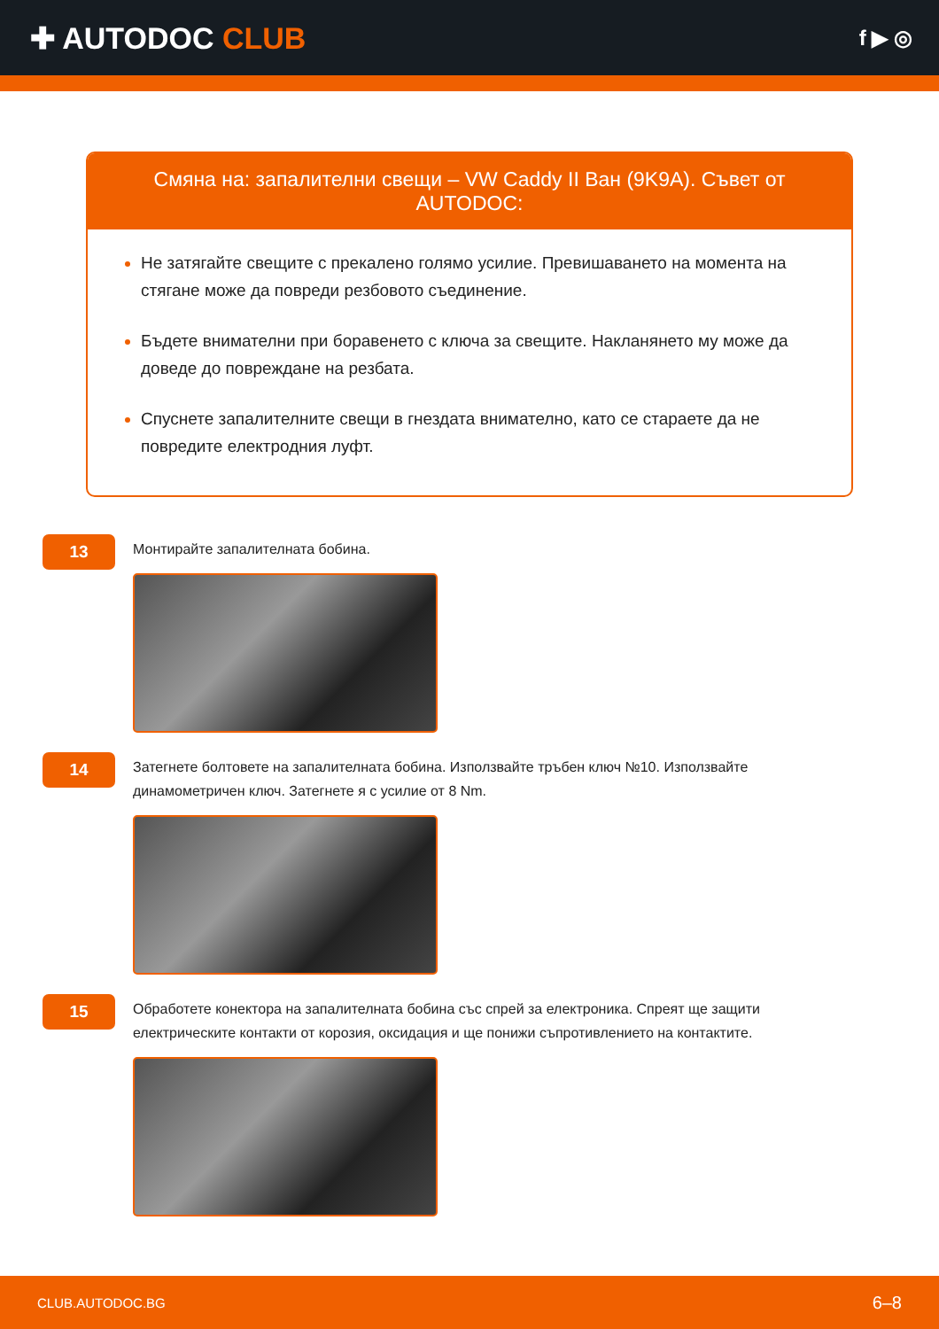✚ AUTODOC CLUB
f ▶ ◎
Смяна на: запалителни свещи – VW Caddy II Ван (9K9A). Съвет от AUTODOC:
Не затягайте свещите с прекалено голямо усилие. Превишаването на момента на стягане може да повреди резбовото съединение.
Бъдете внимателни при боравенето с ключа за свещите. Накланянето му може да доведе до повреждане на резбата.
Спуснете запалителните свещи в гнездата внимателно, като се стараете да не повредите електродния луфт.
13
Монтирайте запалителната бобина.
14
Затегнете болтовете на запалителната бобина. Използвайте тръбен ключ №10. Използвайте динамометричен ключ. Затегнете я с усилие от 8 Nm.
15
Обработете конектора на запалителната бобина със спрей за електроника. Спреят ще защити електрическите контакти от корозия, оксидация и ще понижи съпротивлението на контактите.
CLUB.AUTODOC.BG 6–8